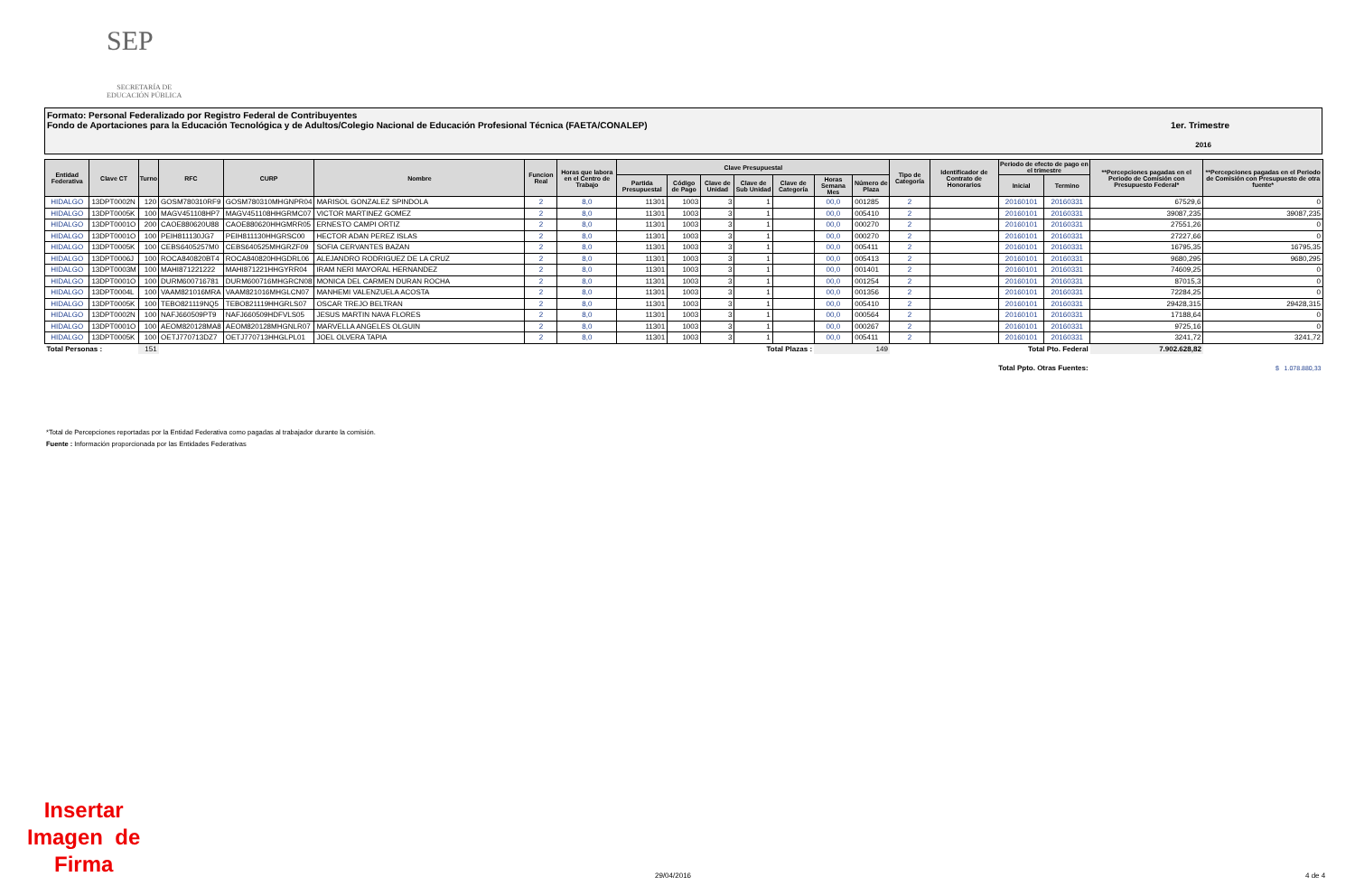SEP
SECRETARÍA DE
EDUCACIÓN PÚBLICA
Formato: Personal Federalizado por Registro Federal de Contribuyentes
Fondo de Aportaciones para la Educación Tecnológica y de Adultos/Colegio Nacional de Educación Profesional Técnica (FAETA/CONALEP) 1er. Trimestre
2016
| Entidad Federativa | Clave CT | Turno | RFC | CURP | Nombre | Funcion Real | Horas que labora en el Centro de Trabajo | Clave Presupuestal | | | | | | | Tipo de Categoría | Identificador de Contrato de Honorarios | Periodo de efecto de pago en el trimestre | | **Percepciones pagadas en el Periodo de Comisión con Presupuesto Federal* | **Percepciones pagadas en el Periodo de Comisión con Presupuesto de otra fuente* |
| --- | --- | --- | --- | --- | --- | --- | --- | --- | --- | --- | --- | --- | --- | --- | --- | --- | --- | --- | --- | --- |
| | | | | | | | | Partida Presupuestal | Código de Pago | Clave de Unidad | Clave de Sub Unidad | Clave de Categoría | Horas Semana Mes | Número de Plaza | | | Inicial | Termino | | |
| HIDALGO | 13DPT0002N | 120 | GOSM780310RF9 | GOSM780310MHGNPR04 | MARISOL GONZALEZ SPINDOLA | 2 | 8,0 | 11301 | 1003 | 3 | 1 | | 00,0 | 001285 | 2 | | 20160101 | 20160331 | 67529,6 | 0 |
| HIDALGO | 13DPT0005K | 100 | MAGV451108HP7 | MAGV451108HHGRMC07 | VICTOR MARTINEZ GOMEZ | 2 | 8,0 | 11301 | 1003 | 3 | 1 | | 00,0 | 005410 | 2 | | 20160101 | 20160331 | 39087,235 | 39087,235 |
| HIDALGO | 13DPT0001O | 200 | CAOE880620U88 | CAOE880620HHGMRR05 | ERNESTO CAMPI ORTIZ | 2 | 8,0 | 11301 | 1003 | 3 | 1 | | 00,0 | 000270 | 2 | | 20160101 | 20160331 | 27551,26 | 0 |
| HIDALGO | 13DPT0001O | 100 | PEIH811130JG7 | PEIH811130HHGRSC00 | HECTOR ADAN PEREZ ISLAS | 2 | 8,0 | 11301 | 1003 | 3 | 1 | | 00,0 | 000270 | 2 | | 20160101 | 20160331 | 27227,66 | 0 |
| HIDALGO | 13DPT0005K | 100 | CEBS6405257M0 | CEBS640525MHGRZF09 | SOFIA CERVANTES BAZAN | 2 | 8,0 | 11301 | 1003 | 3 | 1 | | 00,0 | 005411 | 2 | | 20160101 | 20160331 | 16795,35 | 16795,35 |
| HIDALGO | 13DPT0006J | 100 | ROCA840820BT4 | ROCA840820HHGDRL06 | ALEJANDRO RODRIGUEZ DE LA CRUZ | 2 | 8,0 | 11301 | 1003 | 3 | 1 | | 00,0 | 005413 | 2 | | 20160101 | 20160331 | 9680,295 | 9680,295 |
| HIDALGO | 13DPT0003M | 100 | MAHI871221222 | MAHI871221HHGYRR04 | IRAM NERI MAYORAL HERNANDEZ | 2 | 8,0 | 11301 | 1003 | 3 | 1 | | 00,0 | 001401 | 2 | | 20160101 | 20160331 | 74609,25 | 0 |
| HIDALGO | 13DPT0001O | 100 | DURM600716781 | DURM600716MHGRCN08 | MONICA DEL CARMEN DURAN ROCHA | 2 | 8,0 | 11301 | 1003 | 3 | 1 | | 00,0 | 001254 | 2 | | 20160101 | 20160331 | 87015,3 | 0 |
| HIDALGO | 13DPT0004L | 100 | VAAM821016MRA | VAAM821016MHGLCN07 | MANHEMI VALENZUELA ACOSTA | 2 | 8,0 | 11301 | 1003 | 3 | 1 | | 00,0 | 001356 | 2 | | 20160101 | 20160331 | 72284,25 | 0 |
| HIDALGO | 13DPT0005K | 100 | TEBO821119NQ5 | TEBO821119HHGRLS07 | OSCAR TREJO BELTRAN | 2 | 8,0 | 11301 | 1003 | 3 | 1 | | 00,0 | 005410 | 2 | | 20160101 | 20160331 | 29428,315 | 29428,315 |
| HIDALGO | 13DPT0002N | 100 | NAFJ660509PT9 | NAFJ660509HDFVLS05 | JESUS MARTIN NAVA FLORES | 2 | 8,0 | 11301 | 1003 | 3 | 1 | | 00,0 | 000564 | 2 | | 20160101 | 20160331 | 17188,64 | 0 |
| HIDALGO | 13DPT0001O | 100 | AEOM820128MA8 | AEOM820128MHGNLR07 | MARVELLA ANGELES OLGUIN | 2 | 8,0 | 11301 | 1003 | 3 | 1 | | 00,0 | 000267 | 2 | | 20160101 | 20160331 | 9725,16 | 0 |
| HIDALGO | 13DPT0005K | 100 | OETJ770713DZ7 | OETJ770713HHGLPL01 | JOEL OLVERA TAPIA | 2 | 8,0 | 11301 | 1003 | 3 | 1 | | 00,0 | 005411 | 2 | | 20160101 | 20160331 | 3241,72 | 3241,72 |
| Total Personas : | | 151 | Total Plazas : | | | | | | | | | | 149 | | Total Pto. Federal | | | | 7.902.628,82 | |
| Total Ppto. Otras Fuentes: | | | | | | | | | | | | | | | | | | | $ 1.078.880,33 | |
*Total de Percepciones reportadas por la Entidad Federativa como pagadas al trabajador durante la comisión.
Fuente : Información proporcionada por las Entidades Federativas
Insertar
Imagen de
Firma
29/04/2016 4 de 4